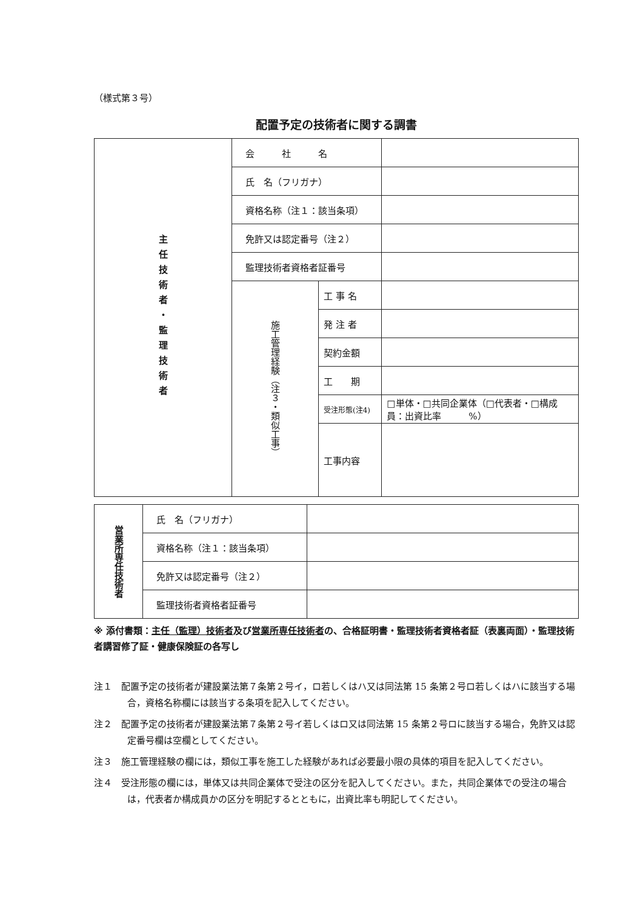（様式第３号）
配置予定の技術者に関する調書
| 主任技術者・監理技術者 | 会 社 名 | | |
| | 氏 名（フリガナ） | | |
| | 資格名称（注１：該当条項） | | |
| | 免許又は認定番号（注２） | | |
| | 監理技術者資格者証番号 | | |
| | 施工管理経験（注３・類似工事） | 工 事 名 | |
| | | 発 注 者 | |
| | | 契約金額 | |
| | | 工 期 | |
| | | 受注形態(注4) | □単体・□共同企業体（□代表者・□構成員：出資比率 %） |
| | | 工事内容 | |
| 営業所専任技術者 | 氏 名（フリガナ） | |
| | 資格名称（注１：該当条項） | |
| | 免許又は認定番号（注２） | |
| | 監理技術者資格者証番号 | |
※ 添付書類：主任（監理）技術者及び営業所専任技術者の、合格証明書・監理技術者資格者証（表裏両面）・監理技術者講習修了証・健康保険証の各写し
注１　配置予定の技術者が建設業法第７条第２号イ，ロ若しくはハ又は同法第 15 条第２号ロ若しくはハに該当する場合，資格名称欄には該当する条項を記入してください。
注２　配置予定の技術者が建設業法第７条第２号イ若しくはロ又は同法第 15 条第２号ロに該当する場合，免許又は認定番号欄は空欄としてください。
注３　施工管理経験の欄には，類似工事を施工した経験があれば必要最小限の具体的項目を記入してください。
注４　受注形態の欄には，単体又は共同企業体で受注の区分を記入してください。また，共同企業体での受注の場合は，代表者か構成員かの区分を明記するとともに，出資比率も明記してください。